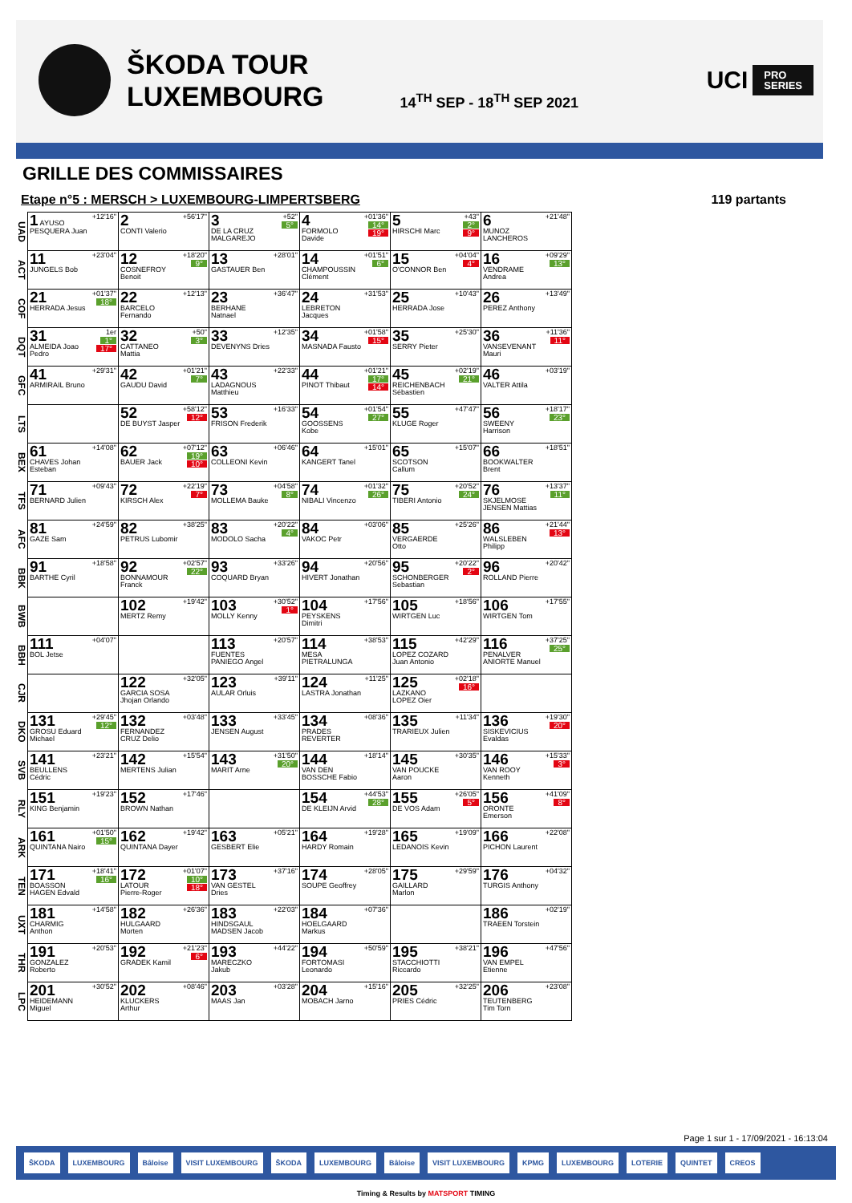ŠKODA TOUR
LUXEMBOURG
14<sup>TH</sup> SEP - 18<sup>TH</sup> SEP 2021
UCI PRO
SERIES
GRILLE DES COMMISSAIRES
Etape n°5 : MERSCH > LUXEMBOURG-LIMPERTSBERG 119 partants
| UAD | +12'16" 1 AYUSO PESQUERA Juan | +56'17" 2 CONTI Valerio | +52" 5° 3 DE LA CRUZ MALGAREJO | +01'36" 14° 19° 4 FORMOLO Davide | +43" 2° 9° 5 HIRSCHI Marc | +21'48" 6 MUNOZ LANCHEROS |
| ACT | +23'04" 11 JUNGELS Bob | +18'20" 9° 12 COSNEFROY Benoit | +28'01" 13 GASTAUER Ben | +01'51" 6° 14 CHAMPOUSSIN Clément | +04'04" 4° 15 O'CONNOR Ben | +09'29" 13° 16 VENDRAME Andrea |
| COF | +01'37" 18° 21 HERRADA Jesus | +12'13" 22 BARCELO Fernando | +36'47" 23 BERHANE Natnael | +31'53" 24 LEBRETON Jacques | +10'43" 25 HERRADA Jose | +13'49" 26 PEREZ Anthony |
| DQT | 1er 1° 17° 31 ALMEIDA Joao Pedro | +50" 3° 32 CATTANEO Mattia | +12'35" 33 DEVENYNS Dries | +01'58" 15° 34 MASNADA Fausto | +25'30" 35 SERRY Pieter | +11'36" 11° 36 VANSEVENANT Mauri |
| GFC | +29'31" 41 ARMIRAIL Bruno | +01'21" 7° 42 GAUDU David | +22'33" 43 LADAGNOUS Matthieu | +01'21" 17° 14° 44 PINOT Thibaut | +02'19" 21° 45 REICHENBACH Sébastien | +03'19" 46 VALTER Attila |
| LTS | | +58'12" 12° 52 DE BUYST Jasper | +16'33" 53 FRISON Frederik | +01'54" 27° 54 GOOSSENS Kobe | +47'47" 55 KLUGE Roger | +18'17" 23° 56 SWEENY Harrison |
| BEX | +14'08" 61 CHAVES Johan Esteban | +07'12" 19° 10° 62 BAUER Jack | +06'46" 63 COLLEONI Kevin | +15'01" 64 KANGERT Tanel | +15'07" 65 SCOTSON Callum | +18'51" 66 BOOKWALTER Brent |
| TFS | +09'43" 71 BERNARD Julien | +22'19" 7° 72 KIRSCH Alex | +04'58" 8° 73 MOLLEMA Bauke | +01'32" 26° 74 NIBALI Vincenzo | +20'52" 24° 75 TIBERI Antonio | +13'37" 11° 76 SKJELMOSE JENSEN Mattias |
| AFC | +24'59" 81 GAZE Sam | +38'25" 82 PETRUS Lubomir | +20'22" 4° 83 MODOLO Sacha | +03'06" 84 VAKOC Petr | +25'26" 85 VERGAERDE Otto | +21'44" 13° 86 WALSLEBEN Philipp |
| BBK | +18'58" 91 BARTHE Cyril | +02'57" 22° 92 BONNAMOUR Franck | +33'26" 93 COQUARD Bryan | +20'56" 94 HIVERT Jonathan | +20'22" 2° 95 SCHONBERGER Sebastian | +20'42" 96 ROLLAND Pierre |
| BWB | | +19'42" 102 MERTZ Remy | +30'52" 1° 103 MOLLY Kenny | +17'56" 104 PEYSKENS Dimitri | +18'56" 105 WIRTGEN Luc | +17'55" 106 WIRTGEN Tom |
| BBH | +04'07" 111 BOL Jetse | | +20'57" 113 FUENTES PANIEGO Angel | +38'53" 114 MESA PIETRALUNGA | +42'29" 115 LOPEZ COZARD Juan Antonio | +37'25" 25° 116 PENALVER ANIORTE Manuel |
| CJR | | +32'05" 122 GARCIA SOSA Jhojan Orlando | +39'11" 123 AULAR Orluis | +11'25" 124 LASTRA Jonathan | +02'18" 16° 125 LAZKANO LOPEZ Oier | |
| DKO | +29'45" 12° 131 GROSU Eduard Michael | +03'48" 132 FERNANDEZ CRUZ Delio | +33'45" 133 JENSEN August | +08'36" 134 PRADES REVERTER | +11'34" 135 TRARIEUX Julien | +19'30" 20° 136 SISKEVICIUS Evaldas |
| SVB | +23'21" 141 BEULLENS Cédric | +15'54" 142 MERTENS Julian | +31'50" 20° 143 MARIT Arne | +18'14" 144 VAN DEN BOSSCHE Fabio | +30'35" 145 VAN POUCKE Aaron | +15'33" 3° 146 VAN ROOY Kenneth |
| RLY | +19'23" 151 KING Benjamin | +17'46" 152 BROWN Nathan | | +44'53" 28° 154 DE KLEIJN Arvid | +26'05" 5° 155 DE VOS Adam | +41'09" 8° 156 ORONTE Emerson |
| ARK | +01'50" 15° 161 QUINTANA Nairo | +19'42" 162 QUINTANA Dayer | +05'21" 163 GESBERT Elie | +19'28" 164 HARDY Romain | +19'09" 165 LEDANOIS Kevin | +22'08" 166 PICHON Laurent |
| TEN | +18'41" 16° 171 BOASSON HAGEN Edvald | +01'07" 10° 18° 172 LATOUR Pierre-Roger | +37'16" 173 VAN GESTEL Dries | +28'05" 174 SOUPE Geoffrey | +29'59" 175 GAILLARD Marlon | +04'32" 176 TURGIS Anthony |
| UXT | +14'58" 181 CHARMIG Anthon | +26'36" 182 HULGAARD Morten | +22'03" 183 HINDSGAUL MADSEN Jacob | +07'36" 184 HOELGAARD Markus | | +02'19" 186 TRAEEN Torstein |
| THR | +20'53" 191 GONZALEZ Roberto | +21'23" 6° 192 GRADEK Kamil | +44'22" 193 MARECZKO Jakub | +50'59" 194 FORTOMASI Leonardo | +38'21" 195 STACCHIOTTI Riccardo | +47'56" 196 VAN EMPEL Etienne |
| LPC | +30'52" 201 HEIDEMANN Miguel | +08'46" 202 KLUCKERS Arthur | +03'28" 203 MAAS Jan | +15'16" 204 MOBACH Jarno | +32'25" 205 PRIES Cédric | +23'08" 206 TEUTENBERG Tim Torn |
Page 1 sur 1 - 17/09/2021 - 16:13:04
ŠKODA LUXEMBOURG Bâloise VISIT LUXEMBOURG ŠKODA LUXEMBOURG Bâloise VISIT LUXEMBOURG KPMG LUXEMBOURG LOTERIE QUINTET CREOS
Timing & Results by MATSPORT TIMING